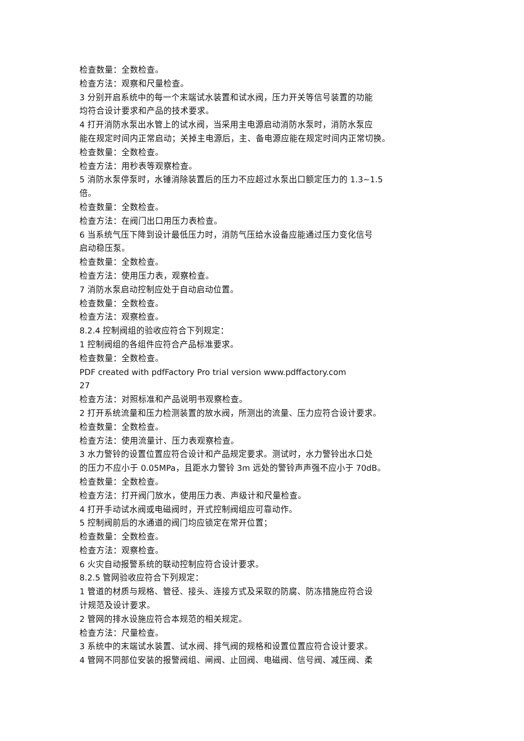检查数量：全数检查。
检查方法：观察和尺量检查。
3 分别开启系统中的每一个末端试水装置和试水阀，压力开关等信号装置的功能
均符合设计要求和产品的技术要求。
4 打开消防水泵出水管上的试水阀，当采用主电源启动消防水泵时，消防水泵应
能在规定时间内正常启动；关掉主电源后，主、备电源应能在规定时间内正常切换。
检查数量：全数检查。
检查方法：用秒表等观察检查。
5 消防水泵停泵时，水锤消除装置后的压力不应超过水泵出口额定压力的 1.3~1.5
倍。
检查数量：全数检查。
检查方法：在阀门出口用压力表检查。
6 当系统气压下降到设计最低压力时，消防气压给水设备应能通过压力变化信号
启动稳压泵。
检查数量：全数检查。
检查方法：使用压力表，观察检查。
7 消防水泵启动控制应处于自动启动位置。
检查数量：全数检查。
检查方法：观察检查。
8.2.4 控制阀组的验收应符合下列规定：
1 控制阀组的各组件应符合产品标准要求。
检查数量：全数检查。
PDF created with pdfFactory Pro trial version www.pdffactory.com
27
检查方法：对照标准和产品说明书观察检查。
2 打开系统流量和压力检测装置的放水阀，所测出的流量、压力应符合设计要求。
检查数量：全数检查。
检查方法：使用流量计、压力表观察检查。
3 水力警铃的设置位置应符合设计和产品规定要求。测试时，水力警铃出水口处
的压力不应小于 0.05MPa，且距水力警铃 3m 远处的警铃声声强不应小于 70dB。
检查数量：全数检查。
检查方法：打开阀门放水，使用压力表、声级计和尺量检查。
4 打开手动试水阀或电磁阀时，开式控制阀组应可靠动作。
5 控制阀前后的水通道的阀门均应锁定在常开位置；
检查数量：全数检查。
检查方法：观察检查。
6 火灾自动报警系统的联动控制应符合设计要求。
8.2.5 管网验收应符合下列规定：
1 管道的材质与规格、管径、接头、连接方式及采取的防腐、防冻措施应符合设
计规范及设计要求。
2 管网的排水设施应符合本规范的相关规定。
检查方法：尺量检查。
3 系统中的末端试水装置、试水阀、排气阀的规格和设置位置应符合设计要求。
4 管网不同部位安装的报警阀组、闸阀、止回阀、电磁阀、信号阀、减压阀、柔